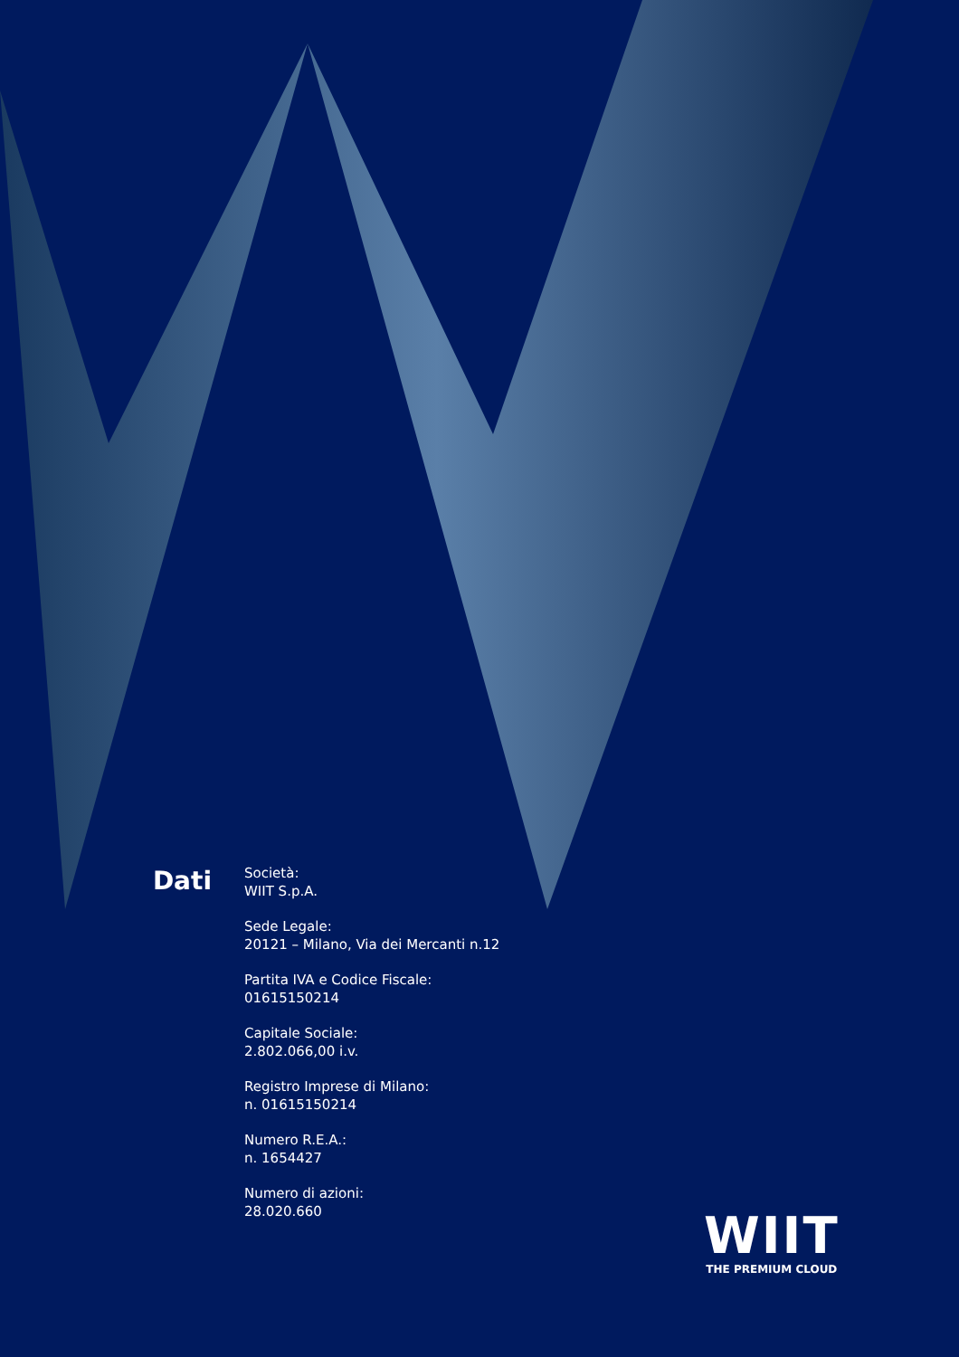Dati
Società:
WIIT S.p.A.
Sede Legale:
20121 – Milano, Via dei Mercanti n.12
Partita IVA e Codice Fiscale:
01615150214
Capitale Sociale:
2.802.066,00 i.v.
Registro Imprese di Milano:
n. 01615150214
Numero R.E.A.:
n. 1654427
Numero di azioni:
28.020.660
WIIT
THE PREMIUM CLOUD